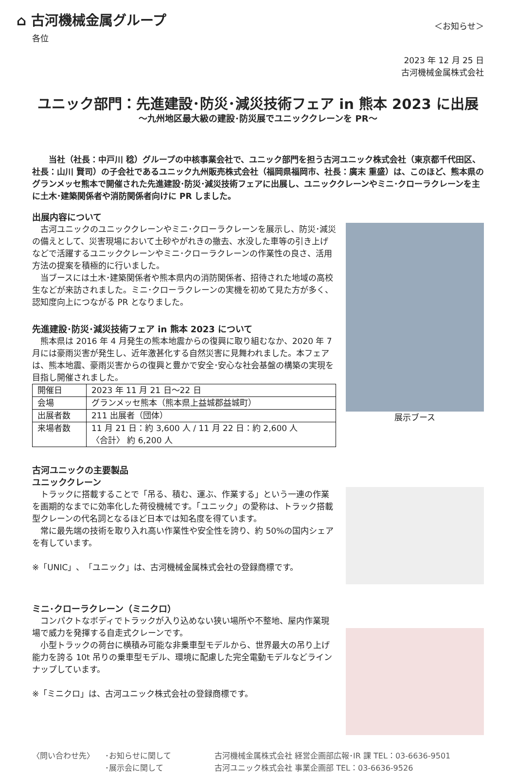⌂ 古河機械金属グループ
＜お知らせ＞
各位
2023 年 12 月 25 日
古河機械金属株式会社
ユニック部門：先進建設･防災･減災技術フェア in 熊本 2023 に出展
～九州地区最大級の建設･防災展でユニッククレーンを PR～
当社（社長：中戸川 稔）グループの中核事業会社で、ユニック部門を担う古河ユニック株式会社（東京都千代田区、社長：山川 賢司）の子会社であるユニック九州販売株式会社（福岡県福岡市、社長：廣末 重盛）は、このほど、熊本県のグランメッセ熊本で開催された先進建設･防災･減災技術フェアに出展し、ユニッククレーンやミニ･クローラクレーンを主に土木･建築関係者や消防関係者向けに PR しました。
出展内容について
　古河ユニックのユニッククレーンやミニ･クローラクレーンを展示し、防災･減災の備えとして、災害現場において土砂やがれきの撤去、水没した車等の引き上げなどで活躍するユニッククレーンやミニ･クローラクレーンの作業性の良さ、活用方法の提案を積極的に行いました。
　当ブースには土木･建築関係者や熊本県内の消防関係者、招待された地域の高校生などが来訪されました。ミニ･クローラクレーンの実機を初めて見た方が多く、認知度向上につながる PR となりました。
先進建設･防災･減災技術フェア in 熊本 2023 について
　熊本県は 2016 年 4 月発生の熊本地震からの復興に取り組むなか、2020 年 7 月には豪雨災害が発生し、近年激甚化する自然災害に見舞われました。本フェアは、熊本地震、豪雨災害からの復興と豊かで安全･安心な社会基盤の構築の実現を目指し開催されました。
| 開催日 | 2023 年 11 月 21 日～22 日 |
| 会場 | グランメッセ熊本（熊本県上益城郡益城町） |
| 出展者数 | 211 出展者（団体） |
| 来場者数 | 11 月 21 日：約 3,600 人 / 11 月 22 日：約 2,600 人 〈合計〉 約 6,200 人 |
古河ユニックの主要製品
ユニッククレーン
　トラックに搭載することで「吊る、積む、運ぶ、作業する」という一連の作業を画期的なまでに効率化した荷役機械です。「ユニック」の愛称は、トラック搭載型クレーンの代名詞となるほど日本では知名度を得ています。
　常に最先端の技術を取り入れ高い作業性や安全性を誇り、約 50%の国内シェアを有しています。
※「UNIC」、「ユニック」は、古河機械金属株式会社の登録商標です。
ミニ･クローラクレーン（ミニクロ）
　コンパクトなボディでトラックが入り込めない狭い場所や不整地、屋内作業現場で威力を発揮する自走式クレーンです。
　小型トラックの荷台に横積み可能な非乗車型モデルから、世界最大の吊り上げ能力を誇る 10t 吊りの乗車型モデル、環境に配慮した完全電動モデルなどラインナップしています。
※「ミニクロ」は、古河ユニック株式会社の登録商標です。
展示ブース
〈問い合わせ先〉 ･お知らせに関して
･展示会に関して
古河機械金属株式会社 経営企画部広報･IR 課 TEL：03-6636-9501
古河ユニック株式会社 事業企画部 TEL：03-6636-9526